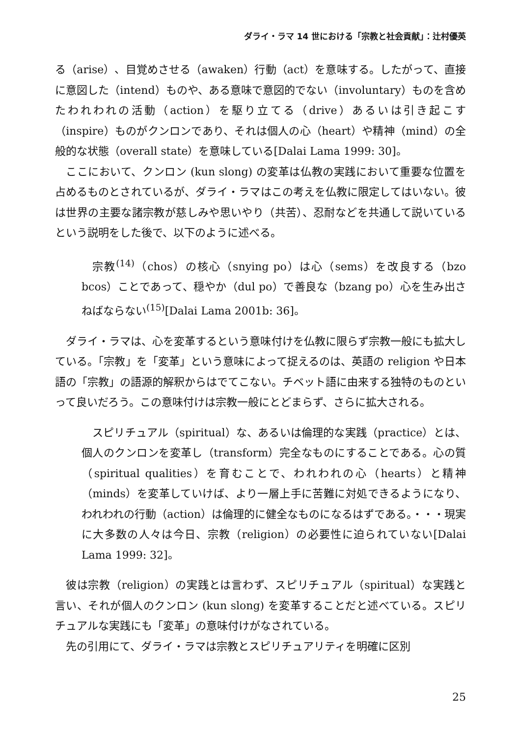ダライ・ラマ 14 世における「宗教と社会貢献」：辻村優英
る（arise）、目覚めさせる（awaken）行動（act）を意味する。したがって、直接に意図した（intend）ものや、ある意味で意図的でない（involuntary）ものを含めたわれわれの活動（action）を駆り立てる（drive）あるいは引き起こす（inspire）ものがクンロンであり、それは個人の心（heart）や精神（mind）の全般的な状態（overall state）を意味している[Dalai Lama 1999: 30]。
ここにおいて、クンロン (kun slong) の変革は仏教の実践において重要な位置を占めるものとされているが、ダライ・ラマはこの考えを仏教に限定してはいない。彼は世界の主要な諸宗教が慈しみや思いやり（共苦）、忍耐などを共通して説いているという説明をした後で、以下のように述べる。
宗教<sup>(14)</sup>（chos）の核心（snying po）は心（sems）を改良する（bzo bcos）ことであって、穏やか（dul po）で善良な（bzang po）心を生み出さねばならない<sup>(15)</sup>[Dalai Lama 2001b: 36]。
ダライ・ラマは、心を変革するという意味付けを仏教に限らず宗教一般にも拡大している。「宗教」を「変革」という意味によって捉えるのは、英語の religion や日本語の「宗教」の語源的解釈からはでてこない。チベット語に由来する独特のものといって良いだろう。この意味付けは宗教一般にとどまらず、さらに拡大される。
スピリチュアル（spiritual）な、あるいは倫理的な実践（practice）とは、個人のクンロンを変革し（transform）完全なものにすることである。心の質（spiritual qualities）を育むことで、われわれの心（hearts）と精神（minds）を変革していけば、より一層上手に苦難に対処できるようになり、われわれの行動（action）は倫理的に健全なものになるはずである。・・・現実に大多数の人々は今日、宗教（religion）の必要性に迫られていない[Dalai Lama 1999: 32]。
彼は宗教（religion）の実践とは言わず、スピリチュアル（spiritual）な実践と言い、それが個人のクンロン (kun slong) を変革することだと述べている。スピリチュアルな実践にも「変革」の意味付けがなされている。
先の引用にて、ダライ・ラマは宗教とスピリチュアリティを明確に区別
25